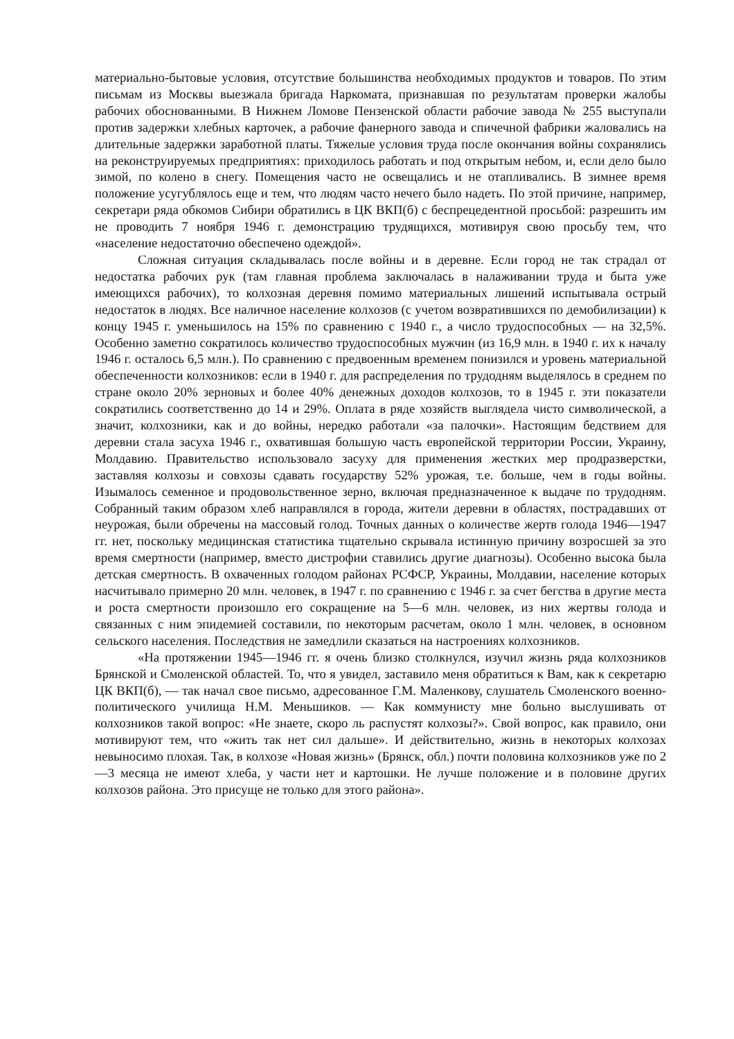материально-бытовые условия, отсутствие большинства необходимых продуктов и товаров. По этим письмам из Москвы выезжала бригада Наркомата, признавшая по результатам проверки жалобы рабочих обоснованными. В Нижнем Ломове Пензенской области рабочие завода № 255 выступали против задержки хлебных карточек, а рабочие фанерного завода и спичечной фабрики жаловались на длительные задержки заработной платы. Тяжелые условия труда после окончания войны сохранялись на реконструируемых предприятиях: приходилось работать и под открытым небом, и, если дело было зимой, по колено в снегу. Помещения часто не освещались и не отапливались. В зимнее время положение усугублялось еще и тем, что людям часто нечего было надеть. По этой причине, например, секретари ряда обкомов Сибири обратились в ЦК ВКП(б) с беспрецедентной просьбой: разрешить им не проводить 7 ноября 1946 г. демонстрацию трудящихся, мотивируя свою просьбу тем, что «население недостаточно обеспечено одеждой».
Сложная ситуация складывалась после войны и в деревне. Если город не так страдал от недостатка рабочих рук (там главная проблема заключалась в налаживании труда и быта уже имеющихся рабочих), то колхозная деревня помимо материальных лишений испытывала острый недостаток в людях. Все наличное население колхозов (с учетом возвратившихся по демобилизации) к концу 1945 г. уменьшилось на 15% по сравнению с 1940 г., а число трудоспособных — на 32,5%. Особенно заметно сократилось количество трудоспособных мужчин (из 16,9 млн. в 1940 г. их к началу 1946 г. осталось 6,5 млн.). По сравнению с предвоенным временем понизился и уровень материальной обеспеченности колхозников: если в 1940 г. для распределения по трудодням выделялось в среднем по стране около 20% зерновых и более 40% денежных доходов колхозов, то в 1945 г. эти показатели сократились соответственно до 14 и 29%. Оплата в ряде хозяйств выглядела чисто символической, а значит, колхозники, как и до войны, нередко работали «за палочки». Настоящим бедствием для деревни стала засуха 1946 г., охватившая большую часть европейской территории России, Украину, Молдавию. Правительство использовало засуху для применения жестких мер продразверстки, заставляя колхозы и совхозы сдавать государству 52% урожая, т.е. больше, чем в годы войны. Изымалось семенное и продовольственное зерно, включая предназначенное к выдаче по трудодням. Собранный таким образом хлеб направлялся в города, жители деревни в областях, пострадавших от неурожая, были обречены на массовый голод. Точных данных о количестве жертв голода 1946—1947 гг. нет, поскольку медицинская статистика тщательно скрывала истинную причину возросшей за это время смертности (например, вместо дистрофии ставились другие диагнозы). Особенно высока была детская смертность. В охваченных голодом районах РСФСР, Украины, Молдавии, население которых насчитывало примерно 20 млн. человек, в 1947 г. по сравнению с 1946 г. за счет бегства в другие места и роста смертности произошло его сокращение на 5—6 млн. человек, из них жертвы голода и связанных с ним эпидемией составили, по некоторым расчетам, около 1 млн. человек, в основном сельского населения. Последствия не замедлили сказаться на настроениях колхозников.
«На протяжении 1945—1946 гг. я очень близко столкнулся, изучил жизнь ряда колхозников Брянской и Смоленской областей. То, что я увидел, заставило меня обратиться к Вам, как к секретарю ЦК ВКП(б), — так начал свое письмо, адресованное Г.М. Маленкову, слушатель Смоленского военно-политического училища Н.М. Меньшиков. — Как коммунисту мне больно выслушивать от колхозников такой вопрос: «Не знаете, скоро ль распустят колхозы?». Свой вопрос, как правило, они мотивируют тем, что «жить так нет сил дальше». И действительно, жизнь в некоторых колхозах невыносимо плохая. Так, в колхозе «Новая жизнь» (Брянск, обл.) почти половина колхозников уже по 2—3 месяца не имеют хлеба, у части нет и картошки. Не лучше положение и в половине других колхозов района. Это присуще не только для этого района».